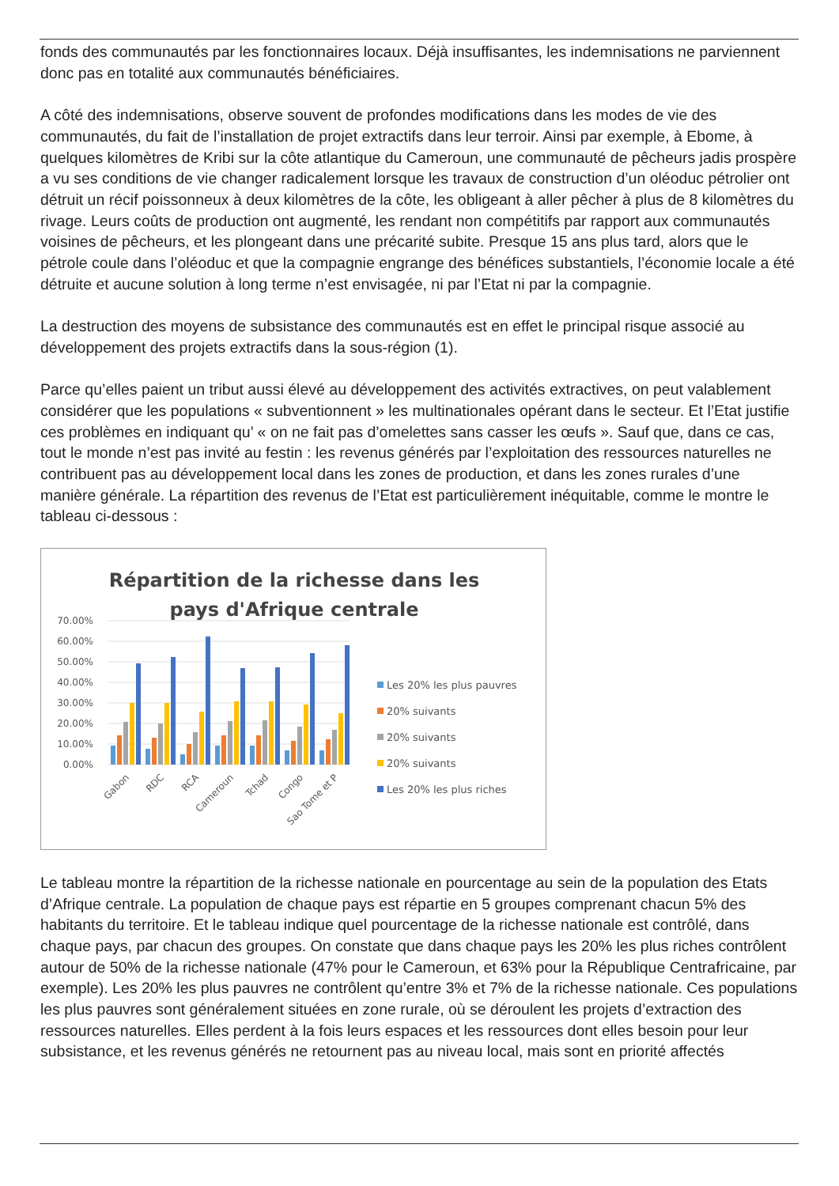fonds des communautés par les fonctionnaires locaux. Déjà insuffisantes, les indemnisations ne parviennent donc pas en totalité aux communautés bénéficiaires.
A côté des indemnisations, observe souvent de profondes modifications dans les modes de vie des communautés, du fait de l’installation de projet extractifs dans leur terroir. Ainsi par exemple, à Ebome, à quelques kilomètres de Kribi sur la côte atlantique du Cameroun, une communauté de pêcheurs jadis prospère a vu ses conditions de vie changer radicalement lorsque les travaux de construction d’un oléoduc pétrolier ont détruit un récif poissonneux à deux kilomètres de la côte, les obligeant à aller pêcher à plus de 8 kilomètres du rivage. Leurs coûts de production ont augmenté, les rendant non compétitifs par rapport aux communautés voisines de pêcheurs, et les plongeant dans une précarité subite. Presque 15 ans plus tard, alors que le pétrole coule dans l’oléoduc et que la compagnie engrange des bénéfices substantiels, l’économie locale a été détruite et aucune solution à long terme n’est envisagée, ni par l’Etat ni par la compagnie.
La destruction des moyens de subsistance des communautés est en effet le principal risque associé au développement des projets extractifs dans la sous-région (1).
Parce qu’elles paient un tribut aussi élevé au développement des activités extractives, on peut valablement considérer que les populations « subventionnent » les multinationales opérant dans le secteur. Et l’Etat justifie ces problèmes en indiquant qu’ « on ne fait pas d’omelettes sans casser les œufs ». Sauf que, dans ce cas, tout le monde n’est pas invité au festin : les revenus générés par l’exploitation des ressources naturelles ne contribuent pas au développement local dans les zones de production, et dans les zones rurales d’une manière générale. La répartition des revenus de l’Etat est particulièrement inéquitable, comme le montre le tableau ci-dessous :
Répartition de la richesse dans les
pays d'Afrique centrale
70.00%
60.00%
50.00%
40.00%
30.00%
20.00%
10.00%
0.00%
Gabon
RDC
RCA
Cameroun
Tchad
Congo
Sao Tome et P
Les 20% les plus pauvres
20% suivants
20% suivants
20% suivants
Les 20% les plus riches
Le tableau montre la répartition de la richesse nationale en pourcentage au sein de la population des Etats d’Afrique centrale. La population de chaque pays est répartie en 5 groupes comprenant chacun 5% des habitants du territoire. Et le tableau indique quel pourcentage de la richesse nationale est contrôlé, dans chaque pays, par chacun des groupes. On constate que dans chaque pays les 20% les plus riches contrôlent autour de 50% de la richesse nationale (47% pour le Cameroun, et 63% pour la République Centrafricaine, par exemple). Les 20% les plus pauvres ne contrôlent qu’entre 3% et 7% de la richesse nationale. Ces populations les plus pauvres sont généralement situées en zone rurale, où se déroulent les projets d’extraction des ressources naturelles. Elles perdent à la fois leurs espaces et les ressources dont elles besoin pour leur subsistance, et les revenus générés ne retournent pas au niveau local, mais sont en priorité affectés